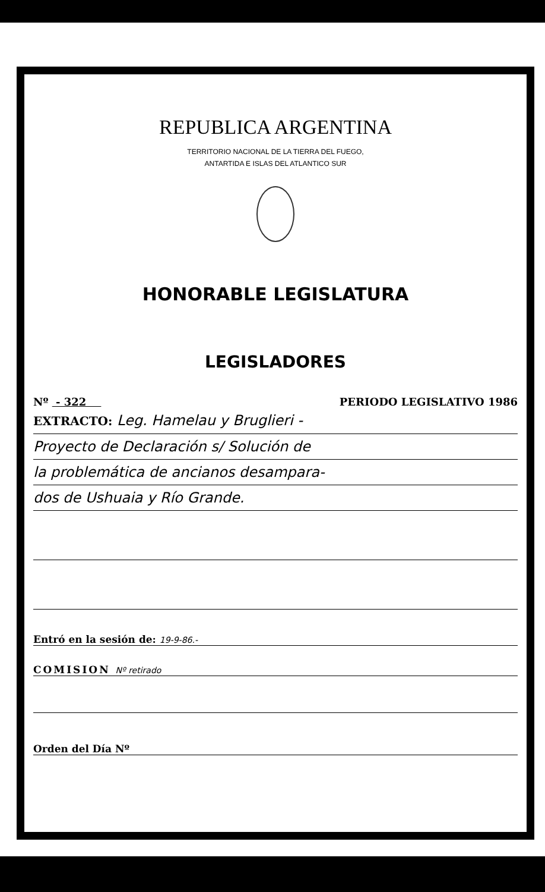REPUBLICA ARGENTINA
TERRITORIO NACIONAL DE LA TIERRA DEL FUEGO,
ANTARTIDA E ISLAS DEL ATLANTICO SUR
HONORABLE LEGISLATURA
LEGISLADORES
Nº - 322 PERIODO LEGISLATIVO 1986
EXTRACTO: Leg. Hamelau y Bruglieri -
Proyecto de Declaración s/ Solución de
la problemática de ancianos desampara-
dos de Ushuaia y Río Grande.
Entró en la sesión de: 19-9-86.-
COMISION Nº retirado
Orden del Día Nº